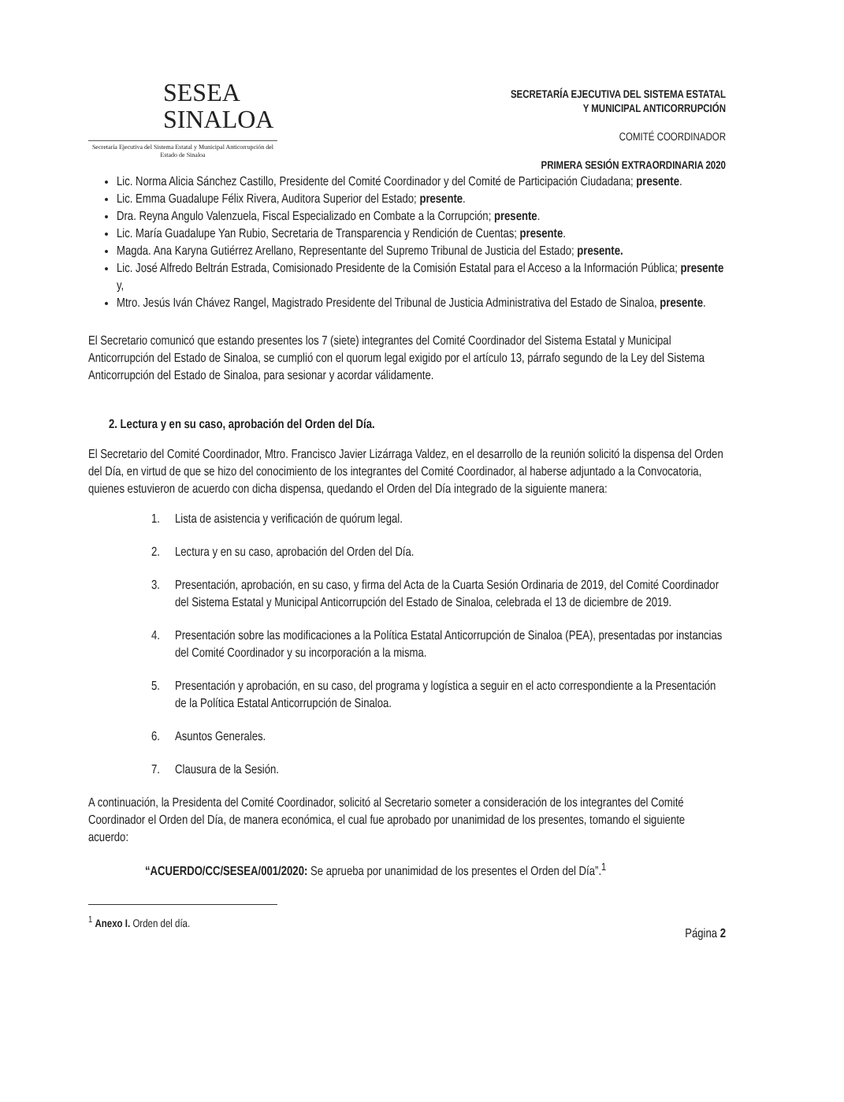SESEA
SINALOA
Secretaría Ejecutiva del Sistema Estatal y Municipal Anticorrupción del Estado de Sinaloa
SECRETARÍA EJECUTIVA DEL SISTEMA ESTATAL
Y MUNICIPAL ANTICORRUPCIÓN
COMITÉ COORDINADOR
PRIMERA SESIÓN EXTRAORDINARIA 2020
Lic. Norma Alicia Sánchez Castillo, Presidente del Comité Coordinador y del Comité de Participación Ciudadana; presente.
Lic. Emma Guadalupe Félix Rivera, Auditora Superior del Estado; presente.
Dra. Reyna Angulo Valenzuela, Fiscal Especializado en Combate a la Corrupción; presente.
Lic. María Guadalupe Yan Rubio, Secretaria de Transparencia y Rendición de Cuentas; presente.
Magda. Ana Karyna Gutiérrez Arellano, Representante del Supremo Tribunal de Justicia del Estado; presente.
Lic. José Alfredo Beltrán Estrada, Comisionado Presidente de la Comisión Estatal para el Acceso a la Información Pública; presente y,
Mtro. Jesús Iván Chávez Rangel, Magistrado Presidente del Tribunal de Justicia Administrativa del Estado de Sinaloa, presente.
El Secretario comunicó que estando presentes los 7 (siete) integrantes del Comité Coordinador del Sistema Estatal y Municipal Anticorrupción del Estado de Sinaloa, se cumplió con el quorum legal exigido por el artículo 13, párrafo segundo de la Ley del Sistema Anticorrupción del Estado de Sinaloa, para sesionar y acordar válidamente.
2. Lectura y en su caso, aprobación del Orden del Día.
El Secretario del Comité Coordinador, Mtro. Francisco Javier Lizárraga Valdez, en el desarrollo de la reunión solicitó la dispensa del Orden del Día, en virtud de que se hizo del conocimiento de los integrantes del Comité Coordinador, al haberse adjuntado a la Convocatoria, quienes estuvieron de acuerdo con dicha dispensa, quedando el Orden del Día integrado de la siguiente manera:
1. Lista de asistencia y verificación de quórum legal.
2. Lectura y en su caso, aprobación del Orden del Día.
3. Presentación, aprobación, en su caso, y firma del Acta de la Cuarta Sesión Ordinaria de 2019, del Comité Coordinador del Sistema Estatal y Municipal Anticorrupción del Estado de Sinaloa, celebrada el 13 de diciembre de 2019.
4. Presentación sobre las modificaciones a la Política Estatal Anticorrupción de Sinaloa (PEA), presentadas por instancias del Comité Coordinador y su incorporación a la misma.
5. Presentación y aprobación, en su caso, del programa y logística a seguir en el acto correspondiente a la Presentación de la Política Estatal Anticorrupción de Sinaloa.
6. Asuntos Generales.
7. Clausura de la Sesión.
A continuación, la Presidenta del Comité Coordinador, solicitó al Secretario someter a consideración de los integrantes del Comité Coordinador el Orden del Día, de manera económica, el cual fue aprobado por unanimidad de los presentes, tomando el siguiente acuerdo:
“ACUERDO/CC/SESEA/001/2020: Se aprueba por unanimidad de los presentes el Orden del Día”.<sup>1</sup>
<sup>1</sup> Anexo I. Orden del día.
Página 2